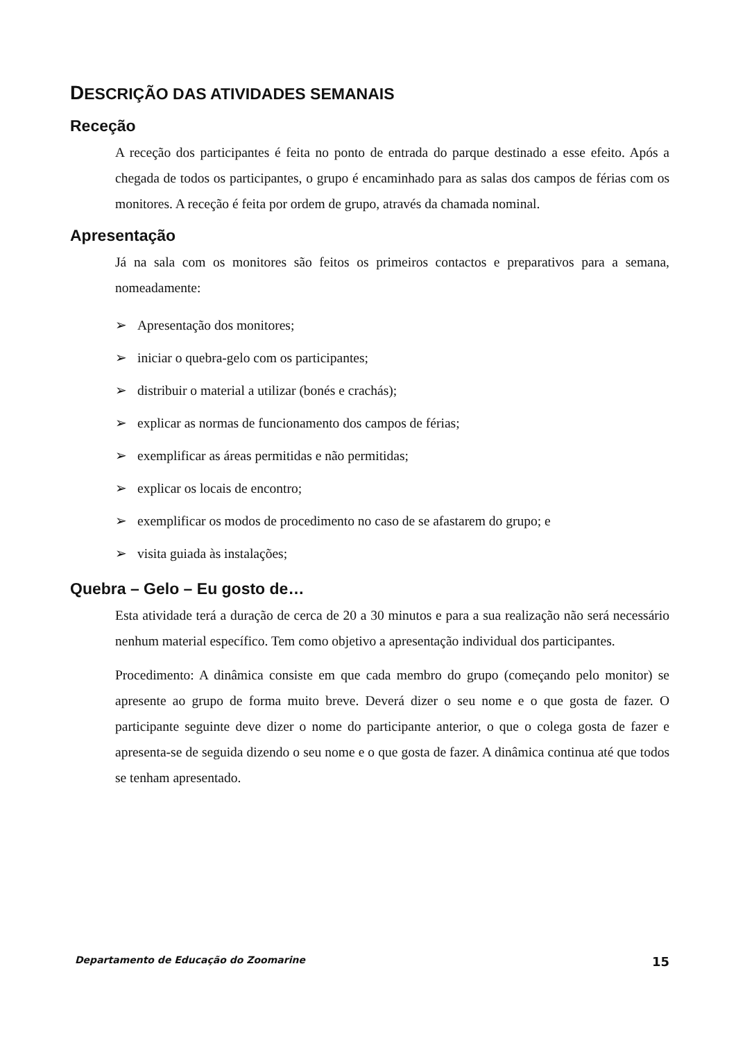DESCRIÇÃO DAS ATIVIDADES SEMANAIS
Receção
A receção dos participantes é feita no ponto de entrada do parque destinado a esse efeito. Após a chegada de todos os participantes, o grupo é encaminhado para as salas dos campos de férias com os monitores. A receção é feita por ordem de grupo, através da chamada nominal.
Apresentação
Já na sala com os monitores são feitos os primeiros contactos e preparativos para a semana, nomeadamente:
➢ Apresentação dos monitores;
➢ iniciar o quebra-gelo com os participantes;
➢ distribuir o material a utilizar (bonés e crachás);
➢ explicar as normas de funcionamento dos campos de férias;
➢ exemplificar as áreas permitidas e não permitidas;
➢ explicar os locais de encontro;
➢ exemplificar os modos de procedimento no caso de se afastarem do grupo; e
➢ visita guiada às instalações;
Quebra – Gelo – Eu gosto de…
Esta atividade terá a duração de cerca de 20 a 30 minutos e para a sua realização não será necessário nenhum material específico. Tem como objetivo a apresentação individual dos participantes.
Procedimento: A dinâmica consiste em que cada membro do grupo (começando pelo monitor) se apresente ao grupo de forma muito breve. Deverá dizer o seu nome e o que gosta de fazer. O participante seguinte deve dizer o nome do participante anterior, o que o colega gosta de fazer e apresenta-se de seguida dizendo o seu nome e o que gosta de fazer. A dinâmica continua até que todos se tenham apresentado.
Departamento de Educação do Zoomarine 15